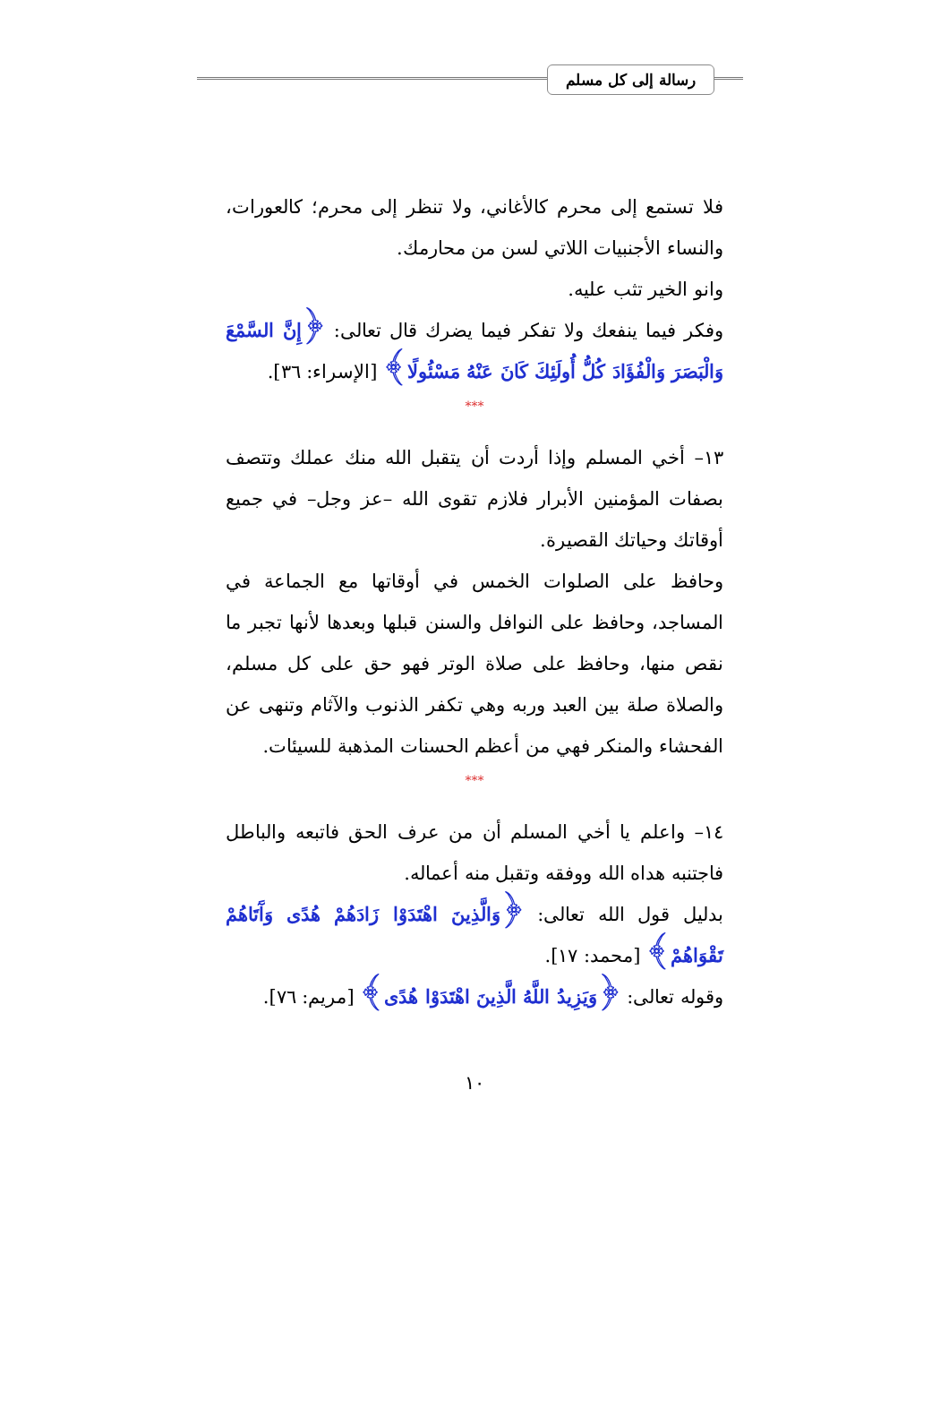رسالة إلى كل مسلم
فلا تستمع إلى محرم كالأغاني، ولا تنظر إلى محرم؛ كالعورات، والنساء الأجنبيات اللاتي لسن من محارمك.
وانو الخير تثب عليه.
وفكر فيما ينفعك ولا تفكر فيما يضرك قال تعالى: ﴿إِنَّ السَّمْعَ وَالْبَصَرَ وَالْفُؤَادَ كُلُّ أُولَئِكَ كَانَ عَنْهُ مَسْئُولًا﴾ [الإسراء: ٣٦].
***
١٣– أخي المسلم وإذا أردت أن يتقبل الله منك عملك وتتصف بصفات المؤمنين الأبرار فلازم تقوى الله –عز وجل– في جميع أوقاتك وحياتك القصيرة.
وحافظ على الصلوات الخمس في أوقاتها مع الجماعة في المساجد، وحافظ على النوافل والسنن قبلها وبعدها لأنها تجبر ما نقص منها، وحافظ على صلاة الوتر فهو حق على كل مسلم، والصلاة صلة بين العبد وربه وهي تكفر الذنوب والآثام وتنهى عن الفحشاء والمنكر فهي من أعظم الحسنات المذهبة للسيئات.
***
١٤– واعلم يا أخي المسلم أن من عرف الحق فاتبعه والباطل فاجتنبه هداه الله ووفقه وتقبل منه أعماله.
بدليل قول الله تعالى: ﴿وَالَّذِينَ اهْتَدَوْا زَادَهُمْ هُدًى وَآَتَاهُمْ تَقْوَاهُمْ﴾ [محمد: ١٧].
وقوله تعالى: ﴿وَيَزِيدُ اللَّهُ الَّذِينَ اهْتَدَوْا هُدًى﴾ [مريم: ٧٦].
١٠